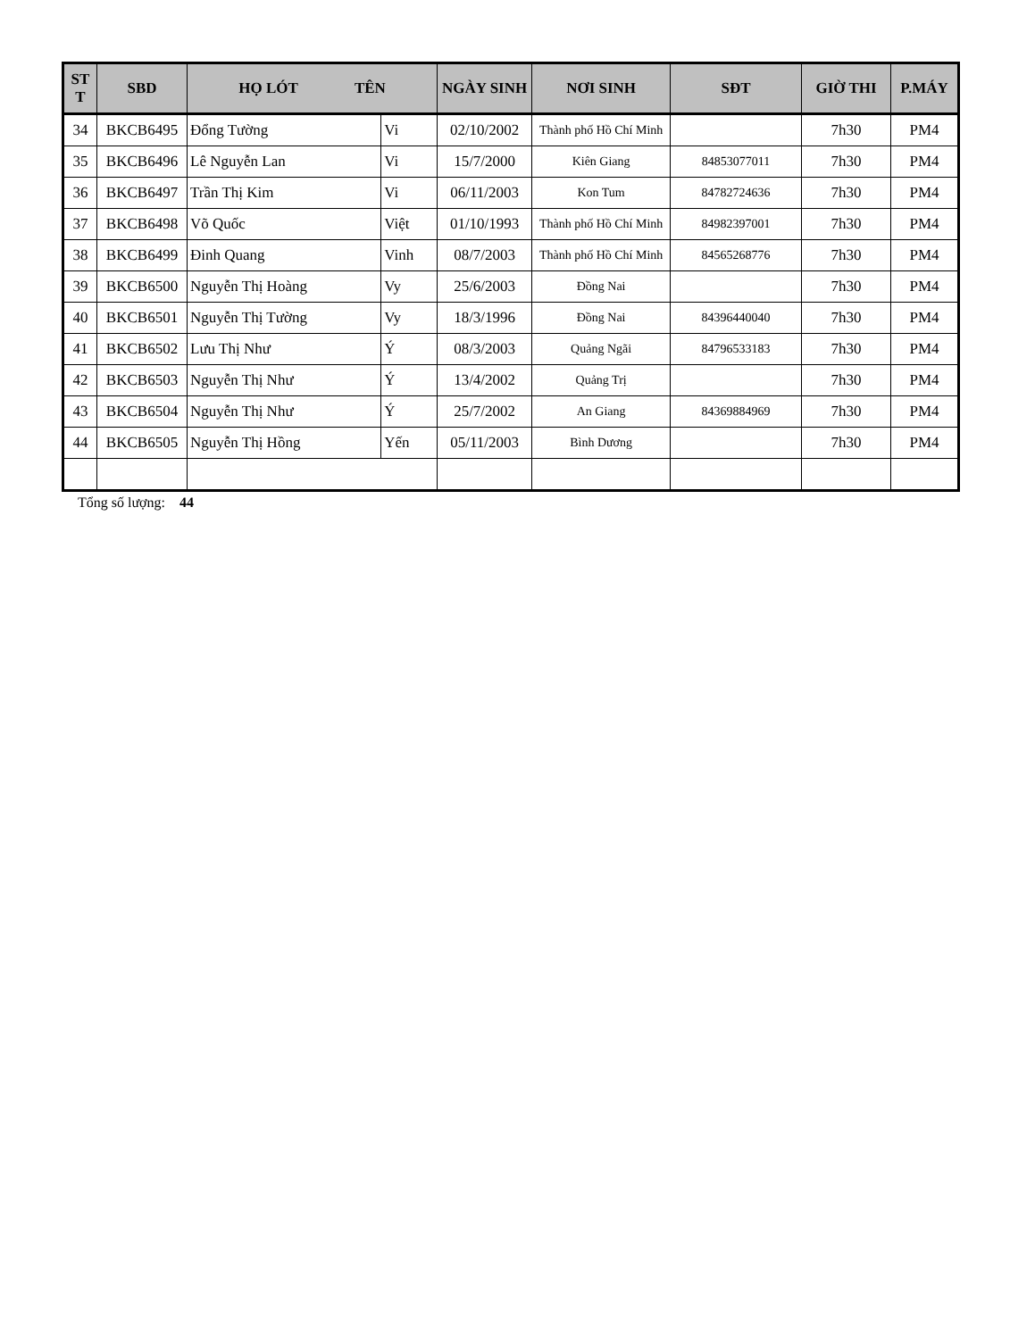| ST T | SBD | HỌ LÓT TÊN | | NGÀY SINH | NƠI SINH | SĐT | GIỜ THI | P.MÁY |
| --- | --- | --- | --- | --- | --- | --- | --- | --- |
| 34 | BKCB6495 | Đổng Tường | Vi | 02/10/2002 | Thành phố Hồ Chí Minh | | 7h30 | PM4 |
| 35 | BKCB6496 | Lê Nguyễn Lan | Vi | 15/7/2000 | Kiên Giang | 84853077011 | 7h30 | PM4 |
| 36 | BKCB6497 | Trần Thị Kim | Vi | 06/11/2003 | Kon Tum | 84782724636 | 7h30 | PM4 |
| 37 | BKCB6498 | Võ Quốc | Việt | 01/10/1993 | Thành phố Hồ Chí Minh | 84982397001 | 7h30 | PM4 |
| 38 | BKCB6499 | Đinh Quang | Vinh | 08/7/2003 | Thành phố Hồ Chí Minh | 84565268776 | 7h30 | PM4 |
| 39 | BKCB6500 | Nguyễn Thị Hoàng | Vy | 25/6/2003 | Đồng Nai | | 7h30 | PM4 |
| 40 | BKCB6501 | Nguyễn Thị Tường | Vy | 18/3/1996 | Đồng Nai | 84396440040 | 7h30 | PM4 |
| 41 | BKCB6502 | Lưu Thị Như | Ý | 08/3/2003 | Quảng Ngãi | 84796533183 | 7h30 | PM4 |
| 42 | BKCB6503 | Nguyễn Thị Như | Ý | 13/4/2002 | Quảng Trị | | 7h30 | PM4 |
| 43 | BKCB6504 | Nguyễn Thị Như | Ý | 25/7/2002 | An Giang | 84369884969 | 7h30 | PM4 |
| 44 | BKCB6505 | Nguyễn Thị Hồng | Yến | 05/11/2003 | Bình Dương | | 7h30 | PM4 |
Tổng số lượng: 44